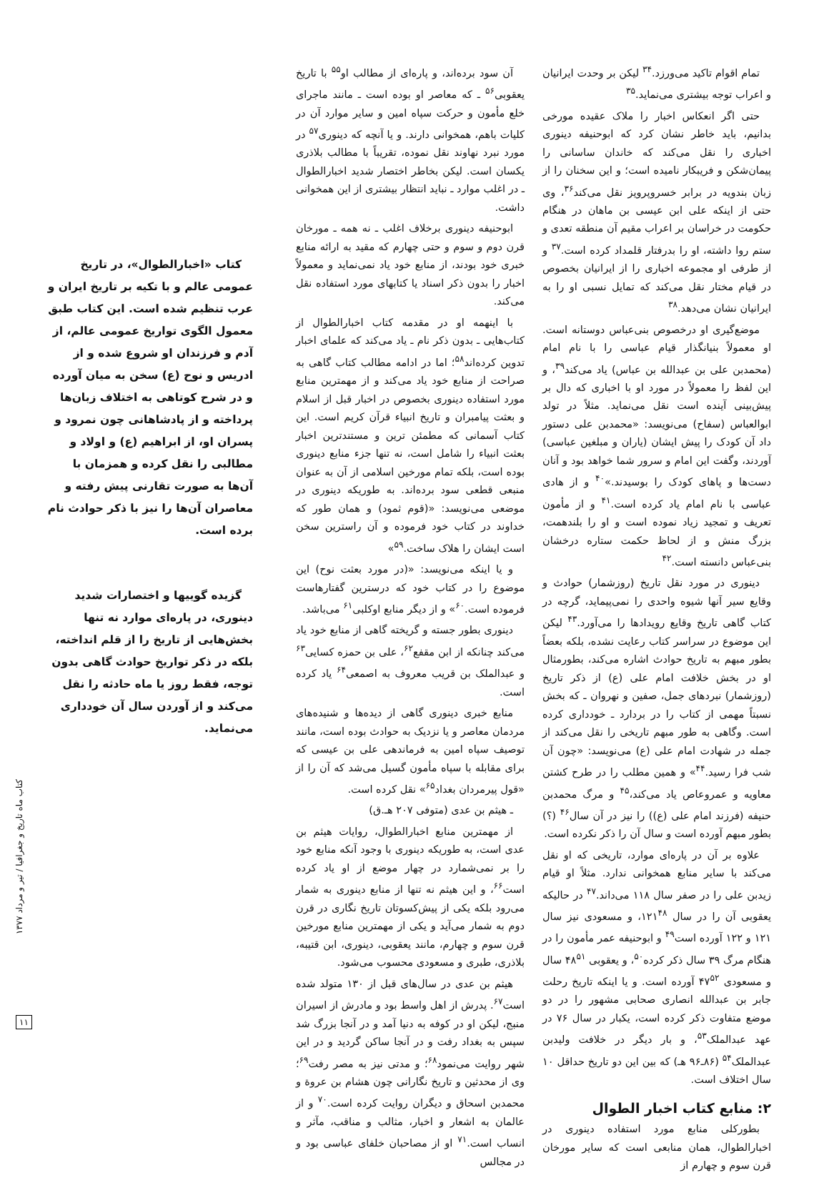تمام اقوام تاکید می‌ورزد.<sup>۳۴</sup> لیکن بر وحدت ایرانیان و اعراب توجه بیشتری می‌نماید.<sup>۳۵</sup>
حتی اگر انعکاس اخبار را ملاک عقیده مورخی بدانیم، باید خاطر نشان کرد که ابوحنیفه دینوری اخباری را نقل می‌کند که خاندان ساسانی را پیمان‌شکن و فریبکار نامیده است؛ و این سخنان را از زبان بندویه در برابر خسروپرویز نقل می‌کند<sup>۳۶</sup>، وی حتی از اینکه علی ابن عیسی بن ماهان در هنگام حکومت در خراسان بر اعراب مقیم آن منطقه تعدی و ستم روا داشته، او را بدرفتار قلمداد کرده است.<sup>۳۷</sup> و از طرفی او مجموعه اخباری را از ایرانیان بخصوص در قیام مختار نقل می‌کند که تمایل نسبی او را به ایرانیان نشان می‌دهد.<sup>۳۸</sup>
موضع‌گیری او درخصوص بنی‌عباس دوستانه است. او معمولاً بنیانگذار قیام عباسی را با نام امام (محمدبن علی بن عبدالله بن عباس) یاد می‌کند<sup>۳۹</sup>، و این لفظ را معمولاً در مورد او با اخباری که دال بر پیش‌بینی آینده است نقل می‌نماید. مثلاً در تولد ابوالعباس (سفاح) می‌نویسد: «محمدبن علی دستور داد آن کودک را پیش ایشان (یاران و مبلغین عباسی) آوردند، وگفت این امام و سرور شما خواهد بود و آنان دست‌ها و پاهای کودک را بوسیدند.»<sup>۴۰</sup> و از هادی عباسی با نام امام یاد کرده است.<sup>۴۱</sup> و از مأمون تعریف و تمجید زیاد نموده است و او را بلندهمت، بزرگ منش و از لحاظ حکمت ستاره درخشان بنی‌عباس دانسته است.<sup>۴۲</sup>
دینوری در مورد نقل تاریخ (روزشمار) حوادث و وقایع سیر آنها شیوه واحدی را نمی‌پیماید، گرچه در کتاب گاهی تاریخ وقایع رویدادها را می‌آورد.<sup>۴۳</sup> لیکن این موضوع در سراسر کتاب رعایت نشده، بلکه بعضاً بطور مبهم به تاریخ حوادث اشاره می‌کند، بطورمثال او در بخش خلافت امام علی (ع) از ذکر تاریخ (روزشمار) نبردهای جمل، صفین و نهروان ـ که بخش نسبتاً مهمی از کتاب را در بردارد ـ خودداری کرده است. وگاهی به طور مبهم تاریخی را نقل می‌کند از جمله در شهادت امام علی (ع) می‌نویسد: «چون آن شب فرا رسید.<sup>۴۴</sup>» و همین مطلب را در طرح کشتن معاویه و عمروعاص یاد می‌کند،<sup>۴۵</sup> و مرگ محمدبن حنیفه (فرزند امام علی (ع)) را نیز در آن سال<sup>۴۶</sup> (؟) بطور مبهم آورده است و سال آن را ذکر نکرده است.
علاوه بر آن در پاره‌ای موارد، تاریخی که او نقل می‌کند با سایر منابع همخوانی ندارد. مثلاً او قیام زیدبن علی را در صفر سال ۱۱۸ می‌داند.<sup>۴۷</sup> در حالیکه یعقوبی آن را در سال ۱۲۱<sup>۴۸</sup>، و مسعودی نیز سال ۱۲۱ و ۱۲۲ آورده است<sup>۴۹</sup> و ابوحنیفه عمر مأمون را در هنگام مرگ ۳۹ سال ذکر کرده<sup>۵۰</sup>، و یعقوبی ۴۸<sup>۵۱</sup> سال و مسعودی ۴۷<sup>۵۲</sup> آورده است. و یا اینکه تاریخ رحلت جابر بن عبدالله انصاری صحابی مشهور را در دو موضع متفاوت ذکر کرده است، یکبار در سال ۷۶ در عهد عبدالملک<sup>۵۳</sup>، و بار دیگر در خلافت ولیدبن عبدالملک<sup>۵۴</sup> (۸۶ـ۹۶ هـ) که بین این دو تاریخ حداقل ۱۰ سال اختلاف است.
۲: منابع کتاب اخبار الطوال
بطورکلی منابع مورد استفاده دینوری در اخبارالطوال، همان منابعی است که سایر مورخان قرن سوم و چهارم از
آن سود برده‌اند، و پاره‌ای از مطالب او<sup>۵۵</sup> با تاریخ یعقوبی<sup>۵۶</sup> ـ که معاصر او بوده است ـ مانند ماجرای خلع مأمون و حرکت سپاه امین و سایر موارد آن در کلیات باهم، همخوانی دارند. و یا آنچه که دینوری<sup>۵۷</sup> در مورد نبرد نهاوند نقل نموده، تقریباً با مطالب بلاذری یکسان است. لیکن بخاطر اختصار شدید اخبارالطوال ـ در اغلب موارد ـ نباید انتظار بیشتری از این همخوانی داشت.
ابوحنیفه دینوری برخلاف اغلب ـ نه همه ـ مورخان قرن دوم و سوم و حتی چهارم که مقید به ارائه منابع خبری خود بودند، از منابع خود یاد نمی‌نماید و معمولاً اخبار را بدون ذکر اسناد یا کتابهای مورد استفاده نقل می‌کند.
با اینهمه او در مقدمه کتاب اخبارالطوال از کتاب‌هایی ـ بدون ذکر نام ـ یاد می‌کند که علمای اخبار تدوین کرده‌اند<sup>۵۸</sup>؛ اما در ادامه مطالب کتاب گاهی به صراحت از منابع خود یاد می‌کند و از مهمترین منابع مورد استفاده دینوری بخصوص در اخبار قبل از اسلام و بعثت پیامبران و تاریخ انبیاء قرآن کریم است. این کتاب آسمانی که مطمئن ترین و مستندترین اخبار بعثت انبیاء را شامل است، نه تنها جزء منابع دینوری بوده است، بلکه تمام مورخین اسلامی از آن به عنوان منبعی قطعی سود برده‌اند. به طوریکه دینوری در موضعی می‌نویسد: «(قوم ثمود) و همان طور که خداوند در کتاب خود فرموده و آن راسترین سخن است ایشان را هلاک ساخت.<sup>۵۹</sup>»
و یا اینکه می‌نویسد: «(در مورد بعثت نوح) این موضوع را در کتاب خود که درسترین گفتارهاست فرموده است.<sup>۶۰</sup>» و از دیگر منابع اوکلبی<sup>۶۱</sup> می‌باشد.
دینوری بطور جسته و گریخته گاهی از منابع خود یاد می‌کند چنانکه از ابن مقفع<sup>۶۲</sup>، علی بن حمزه کسایی<sup>۶۳</sup> و عبدالملک بن قریب معروف به اصمعی<sup>۶۴</sup> یاد کرده است.
منابع خبری دینوری گاهی از دیده‌ها و شنیده‌های مردمان معاصر و یا نزدیک به حوادث بوده است، مانند توصیف سپاه امین به فرماندهی علی بن عیسی که برای مقابله با سپاه مأمون گسیل می‌شد که آن را از «قول پیرمردان بغداد<sup>۶۵</sup>» نقل کرده است.
ـ هیثم بن عدی (متوفی ۲۰۷ هـ.ق)
از مهمترین منابع اخبارالطوال، روایات هیثم بن عدی است، به طوریکه دینوری با وجود آنکه منابع خود را بر نمی‌شمارد در چهار موضع از او یاد کرده است<sup>۶۶</sup>، و این هیثم نه تنها از منابع دینوری به شمار می‌رود بلکه یکی از پیش‌کسوتان تاریخ نگاری در قرن دوم به شمار می‌آید و یکی از مهمترین منابع مورخین قرن سوم و چهارم، مانند یعقوبی، دینوری، ابن قتیبه، بلاذری، طبری و مسعودی محسوب می‌شود.
هیثم بن عدی در سال‌های قبل از ۱۳۰ متولد شده است<sup>۶۷</sup>. پدرش از اهل واسط بود و مادرش از اسیران منبج، لیکن او در کوفه به دنیا آمد و در آنجا بزرگ شد سپس به بغداد رفت و در آنجا ساکن گردید و در این شهر روایت می‌نمود<sup>۶۸</sup>؛ و مدتی نیز به مصر رفت<sup>۶۹</sup>؛ وی از محدثین و تاریخ نگارانی چون هشام بن عروة و محمدبن اسحاق و دیگران روایت کرده است.<sup>۷۰</sup> و از عالمان به اشعار و اخبار، مثالب و مناقب، مآثر و انساب است.<sup>۷۱</sup> او از مصاحبان خلفای عباسی بود و در مجالس
کتاب «اخبارالطوال»، در تاریخ عمومی عالم و با تکیه بر تاریخ ایران و عرب تنظیم شده است. این کتاب طبق معمول الگوی تواریخ عمومی عالم، از آدم و فرزندان او شروع شده و از ادریس و نوح (ع) سخن به میان آورده و در شرح کوتاهی به اختلاف زبان‌ها پرداخته و از پادشاهانی چون نمرود و پسران او، از ابراهیم (ع) و اولاد و مطالبی را نقل کرده و همزمان با آن‌ها به صورت تقارنی پیش رفته و معاصران آن‌ها را نیز با ذکر حوادث نام برده است.
گزیده گوییها و اختصارات شدید دینوری، در پاره‌ای موارد نه تنها بخش‌هایی از تاریخ را از قلم انداخته، بلکه در ذکر تواریخ حوادث گاهی بدون توجه، فقط روز یا ماه حادثه را نقل می‌کند و از آوردن سال آن خودداری می‌نماید.
کتاب ماه تاریخ و جغرافیا / تیر و مرداد ۱۳۷۷
۱۱